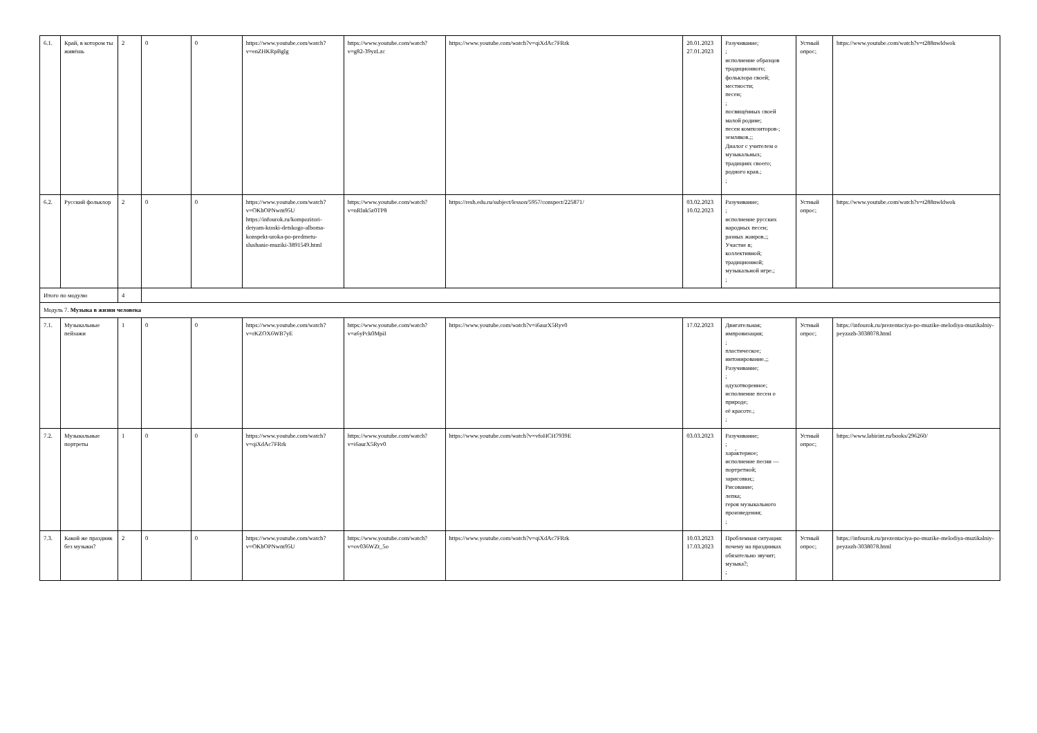| 6.1. | Край, в котором ты живёшь | 2 | 0 | 0 | https://www.youtube.com/watch?v=enZHKRpBglg | https://www.youtube.com/watch?v=g82-39yzLzc | https://www.youtube.com/watch?v=qiXdAc7FRrk | 20.01.2023 27.01.2023 | Разучивание; ; исполнение образцов традиционного; фольклора своей; местности; песен; ; посвящённых своей малой родине; песен композиторов-; земляков.;; Диалог с учителем о музыкальных; традициях своего; родного края.; ; | Устный опрос; | https://www.youtube.com/watch?v=t288nwldwok |
| 6.2. | Русский фольклор | 2 | 0 | 0 | https://www.youtube.com/watch?v=OKhOPNwm95U https://infourok.ru/kompozitori-detyam-kraski-detskogo-alboma-konspekt-uroka-po-predmetu-slushanie-muziki-3891549.html | https://www.youtube.com/watch?v=nRlnk5z0TP8 | https://resh.edu.ru/subject/lesson/5957/conspect/225871/ | 03.02.2023 10.02.2023 | Разучивание; ; исполнение русских народных песен; разных жанров.;; Участие в; коллективной; традиционной; музыкальной игре.; ; | Устный опрос; | https://www.youtube.com/watch?v=t288nwldwok |
| Итого по модулю | | 4 | | | | | | | | | |
| Модуль 7. Музыка в жизни человека | | | | | | | | | | | |
| 7.1. | Музыкальные пейзажи | 1 | 0 | 0 | https://www.youtube.com/watch?v=rKZOX6WB7yE | https://www.youtube.com/watch?v=a6yPck0MpiI | https://www.youtube.com/watch?v=i6aurX5Ryv0 | 17.02.2023 | Двигательная; импровизация; ; пластическое; интонирование.;; Разучивание; ; одухотворенное; исполнение песен о природе; её красоте.; ; | Устный опрос; | https://infourok.ru/prezentaciya-po-muzike-melodiya-muzikalniy-peyzazh-3038078.html |
| 7.2. | Музыкальные портреты | 1 | 0 | 0 | https://www.youtube.com/watch?v=qiXdAc7FRrk | https://www.youtube.com/watch?v=i6aurX5Ryv0 | https://www.youtube.com/watch?v=vfoHCH7939E | 03.03.2023 | Разучивание; ; хара́ктерное; исполнение песни — портретной; зарисовки;; Рисование; лепка; героя музыкального произведения; ; | Устный опрос; | https://www.labirint.ru/books/296260/ |
| 7.3. | Какой же праздник без музыки? | 2 | 0 | 0 | https://www.youtube.com/watch?v=OKhOPNwm95U | https://www.youtube.com/watch?v=ov036WZt_5o | https://www.youtube.com/watch?v=qiXdAc7FRrk | 10.03.2023 17.03.2023 | Проблемная ситуация: почему на праздниках обязательно звучит; музыка?; ; | Устный опрос; | https://infourok.ru/prezentaciya-po-muzike-melodiya-muzikalniy-peyzazh-3038078.html |